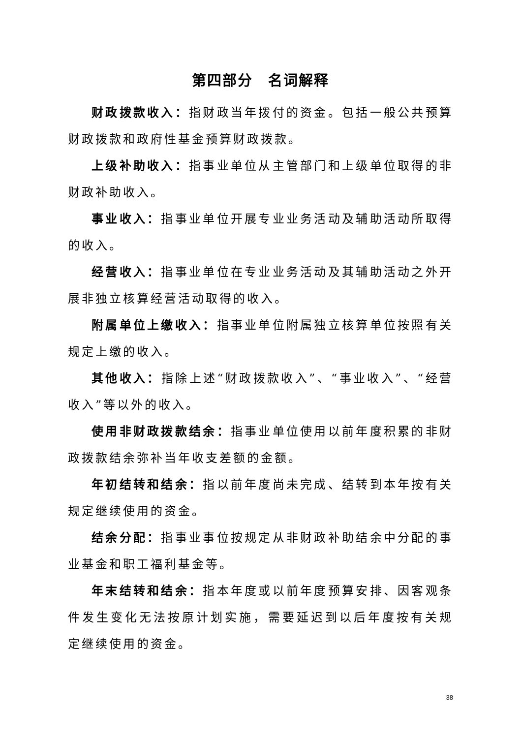第四部分　名词解释
财政拨款收入：指财政当年拨付的资金。包括一般公共预算财政拨款和政府性基金预算财政拨款。
上级补助收入：指事业单位从主管部门和上级单位取得的非财政补助收入。
事业收入：指事业单位开展专业业务活动及辅助活动所取得的收入。
经营收入：指事业单位在专业业务活动及其辅助活动之外开展非独立核算经营活动取得的收入。
附属单位上缴收入：指事业单位附属独立核算单位按照有关规定上缴的收入。
其他收入：指除上述“财政拨款收入”、“事业收入”、“经营收入”等以外的收入。
使用非财政拨款结余：指事业单位使用以前年度积累的非财政拨款结余弥补当年收支差额的金额。
年初结转和结余：指以前年度尚未完成、结转到本年按有关规定继续使用的资金。
结余分配：指事业事位按规定从非财政补助结余中分配的事业基金和职工福利基金等。
年末结转和结余：指本年度或以前年度预算安排、因客观条件发生变化无法按原计划实施，需要延迟到以后年度按有关规定继续使用的资金。
38